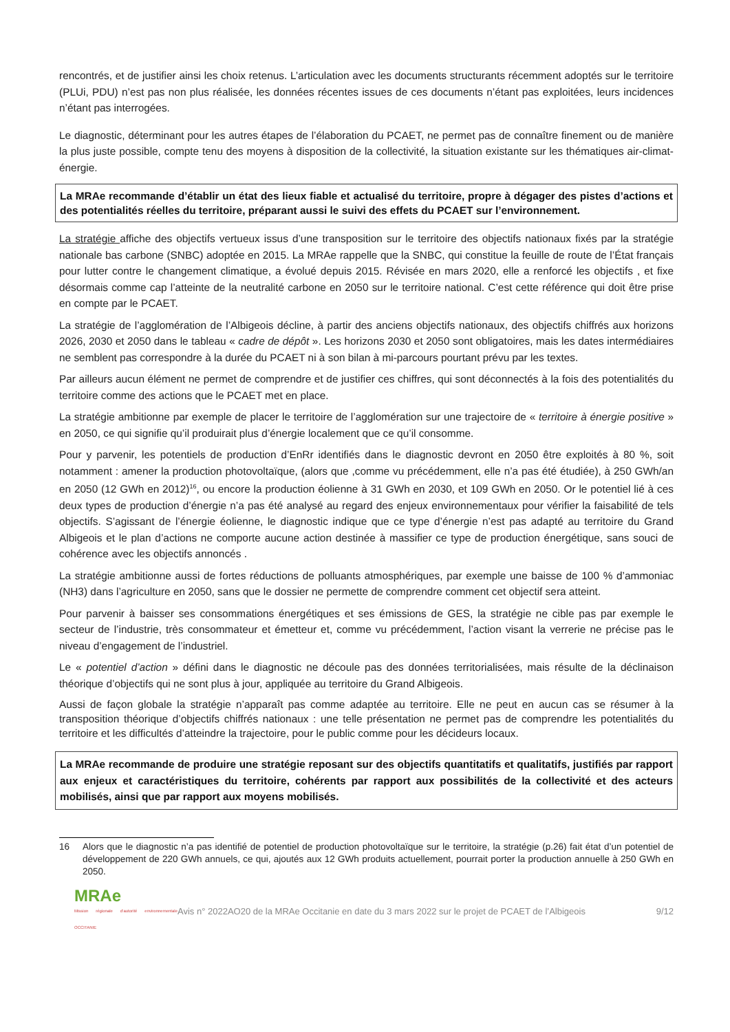rencontrés, et de justifier ainsi les choix retenus. L’articulation avec les documents structurants récemment adoptés sur le territoire (PLUi, PDU) n’est pas non plus réalisée, les données récentes issues de ces documents n’étant pas exploitées, leurs incidences n’étant pas interrogées.
Le diagnostic, déterminant pour les autres étapes de l’élaboration du PCAET, ne permet pas de connaître finement ou de manière la plus juste possible, compte tenu des moyens à disposition de la collectivité, la situation existante sur les thématiques air-climat-énergie.
La MRAe recommande d’établir un état des lieux fiable et actualisé du territoire, propre à dégager des pistes d’actions et des potentialités réelles du territoire, préparant aussi le suivi des effets du PCAET sur l’environnement.
La stratégie affiche des objectifs vertueux issus d’une transposition sur le territoire des objectifs nationaux fixés par la stratégie nationale bas carbone (SNBC) adoptée en 2015. La MRAe rappelle que la SNBC, qui constitue la feuille de route de l’État français pour lutter contre le changement climatique, a évolué depuis 2015. Révisée en mars 2020, elle a renforcé les objectifs , et fixe désormais comme cap l’atteinte de la neutralité carbone en 2050 sur le territoire national. C’est cette référence qui doit être prise en compte par le PCAET.
La stratégie de l’agglomération de l’Albigeois décline, à partir des anciens objectifs nationaux, des objectifs chiffrés aux horizons 2026, 2030 et 2050 dans le tableau « cadre de dépôt ». Les horizons 2030 et 2050 sont obligatoires, mais les dates intermédiaires ne semblent pas correspondre à la durée du PCAET ni à son bilan à mi-parcours pourtant prévu par les textes.
Par ailleurs aucun élément ne permet de comprendre et de justifier ces chiffres, qui sont déconnectés à la fois des potentialités du territoire comme des actions que le PCAET met en place.
La stratégie ambitionne par exemple de placer le territoire de l’agglomération sur une trajectoire de « territoire à énergie positive » en 2050, ce qui signifie qu’il produirait plus d’énergie localement que ce qu’il consomme.
Pour y parvenir, les potentiels de production d’EnRr identifiés dans le diagnostic devront en 2050 être exploités à 80 %, soit notamment : amener la production photovoltaïque, (alors que ,comme vu précédemment, elle n’a pas été étudiée), à 250 GWh/an en 2050 (12 GWh en 2012)<sup>16</sup>, ou encore la production éolienne à 31 GWh en 2030, et 109 GWh en 2050. Or le potentiel lié à ces deux types de production d’énergie n’a pas été analysé au regard des enjeux environnementaux pour vérifier la faisabilité de tels objectifs. S’agissant de l’énergie éolienne, le diagnostic indique que ce type d’énergie n’est pas adapté au territoire du Grand Albigeois et le plan d’actions ne comporte aucune action destinée à massifier ce type de production énergétique, sans souci de cohérence avec les objectifs annoncés .
La stratégie ambitionne aussi de fortes réductions de polluants atmosphériques, par exemple une baisse de 100 % d’ammoniac (NH3) dans l’agriculture en 2050, sans que le dossier ne permette de comprendre comment cet objectif sera atteint.
Pour parvenir à baisser ses consommations énergétiques et ses émissions de GES, la stratégie ne cible pas par exemple le secteur de l’industrie, très consommateur et émetteur et, comme vu précédemment, l’action visant la verrerie ne précise pas le niveau d’engagement de l’industriel.
Le « potentiel d’action » défini dans le diagnostic ne découle pas des données territorialisées, mais résulte de la déclinaison théorique d’objectifs qui ne sont plus à jour, appliquée au territoire du Grand Albigeois.
Aussi de façon globale la stratégie n’apparaît pas comme adaptée au territoire. Elle ne peut en aucun cas se résumer à la transposition théorique d’objectifs chiffrés nationaux : une telle présentation ne permet pas de comprendre les potentialités du territoire et les difficultés d’atteindre la trajectoire, pour le public comme pour les décideurs locaux.
La MRAe recommande de produire une stratégie reposant sur des objectifs quantitatifs et qualitatifs, justifiés par rapport aux enjeux et caractéristiques du territoire, cohérents par rapport aux possibilités de la collectivité et des acteurs mobilisés, ainsi que par rapport aux moyens mobilisés.
16 Alors que le diagnostic n’a pas identifié de potentiel de production photovoltaïque sur le territoire, la stratégie (p.26) fait état d’un potentiel de développement de 220 GWh annuels, ce qui, ajoutés aux 12 GWh produits actuellement, pourrait porter la production annuelle à 250 GWh en 2050.
MRAe
Mission régionale d’autorité environnementale OCCITANIE
Avis n° 2022AO20 de la MRAe Occitanie en date du 3 mars 2022 sur le projet de PCAET de l’Albigeois
9/12